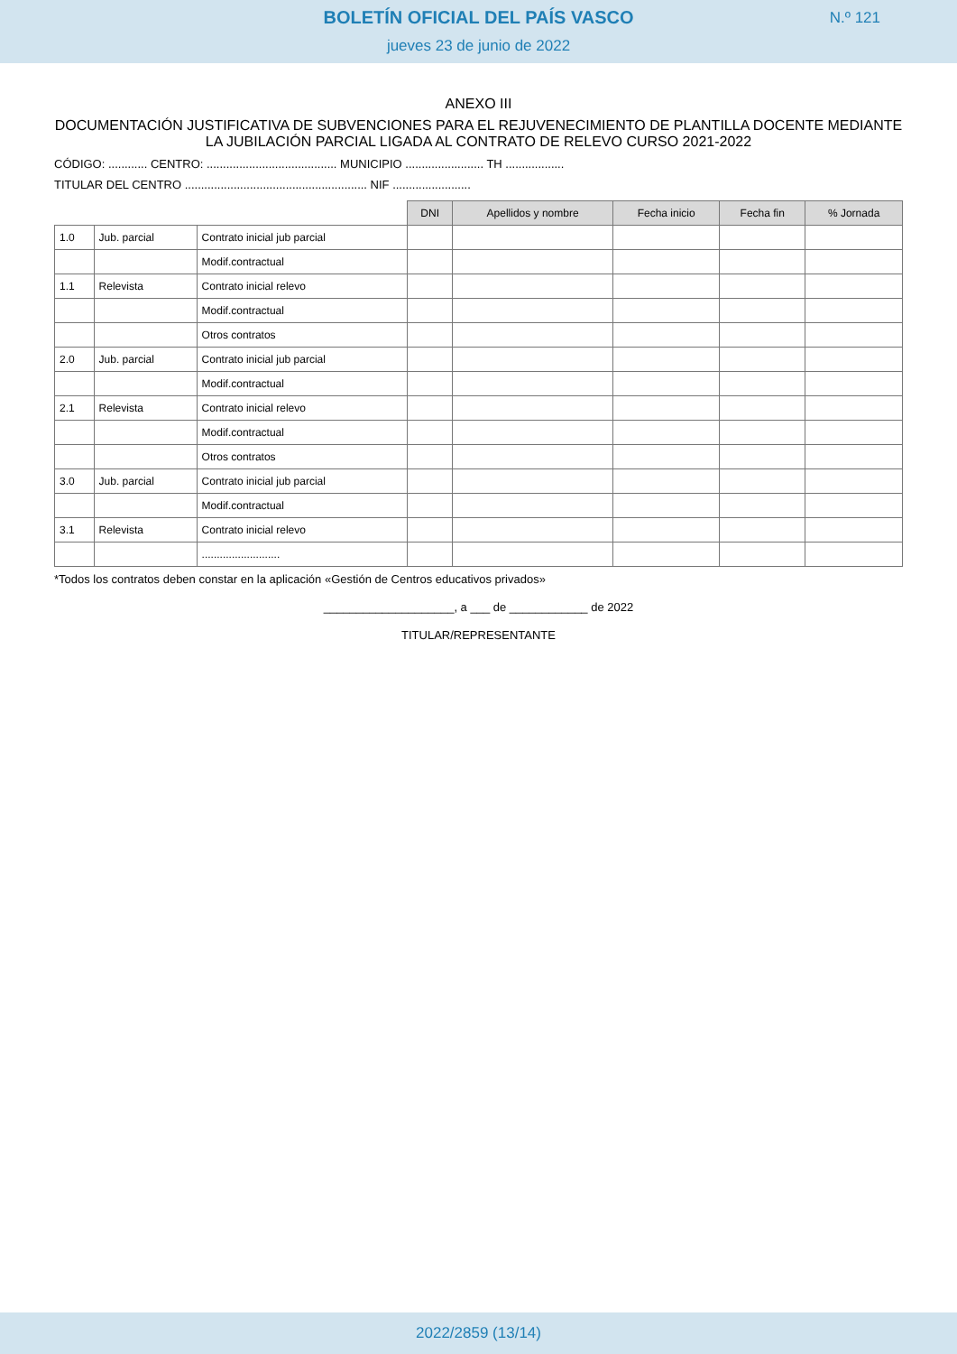BOLETÍN OFICIAL DEL PAÍS VASCO
jueves 23 de junio de 2022
N.º 121
ANEXO III
DOCUMENTACIÓN JUSTIFICATIVA DE SUBVENCIONES PARA EL REJUVENECIMIENTO DE PLANTILLA DOCENTE MEDIANTE LA JUBILACIÓN PARCIAL LIGADA AL CONTRATO DE RELEVO CURSO 2021-2022
CÓDIGO: ............ CENTRO: ........................................ MUNICIPIO ........................ TH ..................
TITULAR DEL CENTRO ........................................................ NIF ........................
| | | | DNI | Apellidos y nombre | Fecha inicio | Fecha fin | % Jornada |
| 1.0 | Jub. parcial | Contrato inicial jub parcial | | | | | |
| | | Modif.contractual | | | | | |
| 1.1 | Relevista | Contrato inicial relevo | | | | | |
| | | Modif.contractual | | | | | |
| | | Otros contratos | | | | | |
| 2.0 | Jub. parcial | Contrato inicial jub parcial | | | | | |
| | | Modif.contractual | | | | | |
| 2.1 | Relevista | Contrato inicial relevo | | | | | |
| | | Modif.contractual | | | | | |
| | | Otros contratos | | | | | |
| 3.0 | Jub. parcial | Contrato inicial jub parcial | | | | | |
| | | Modif.contractual | | | | | |
| 3.1 | Relevista | Contrato inicial relevo | | | | | |
| | | .......................... | | | | | |
*Todos los contratos deben constar en la aplicación «Gestión de Centros educativos privados»
____________________, a ___ de ____________ de 2022
TITULAR/REPRESENTANTE
2022/2859 (13/14)